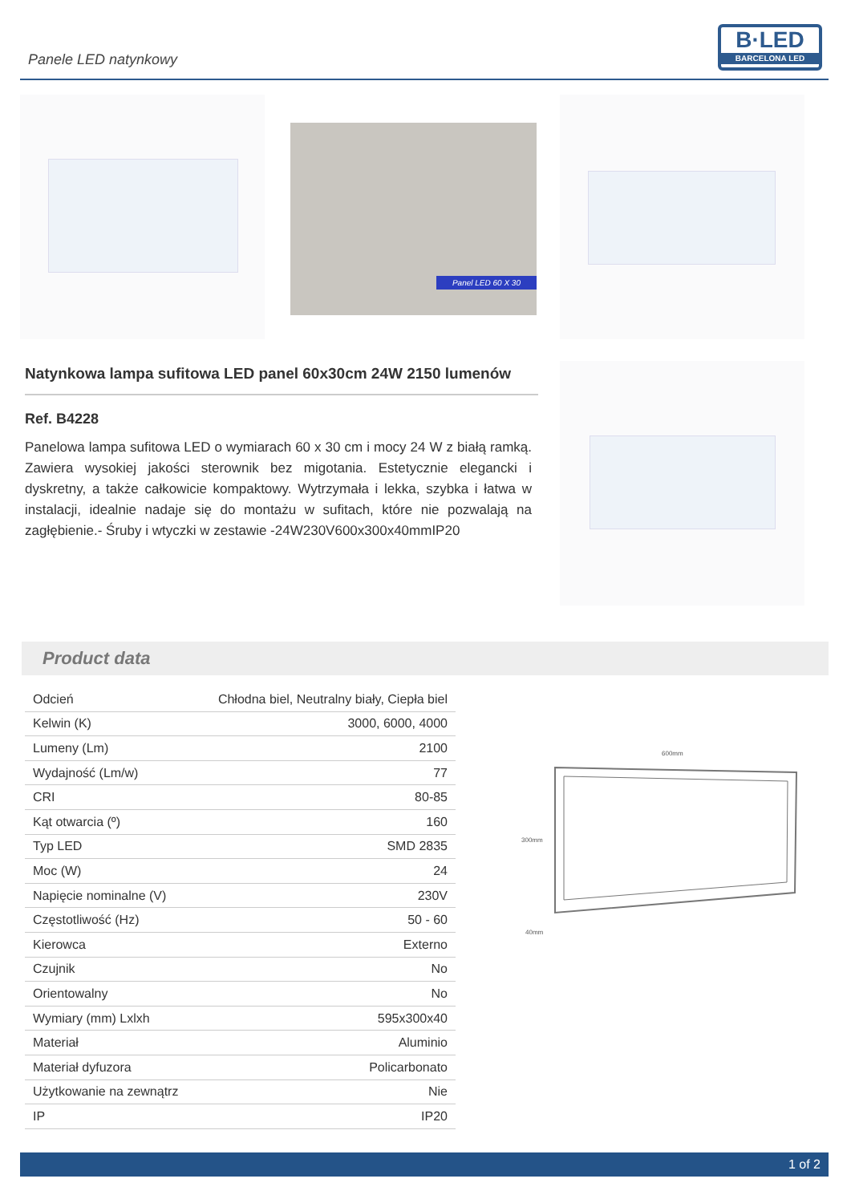Panele LED natynkowy
B·LED
BARCELONA LED
Panel LED 60 X 30
Natynkowa lampa sufitowa LED panel 60x30cm 24W 2150 lumenów
Ref. B4228
Panelowa lampa sufitowa LED o wymiarach 60 x 30 cm i mocy 24 W z białą ramką. Zawiera wysokiej jakości sterownik bez migotania. Estetycznie elegancki i dyskretny, a także całkowicie kompaktowy. Wytrzymała i lekka, szybka i łatwa w instalacji, idealnie nadaje się do montażu w sufitach, które nie pozwalają na zagłębienie.- Śruby i wtyczki w zestawie -24W230V600x300x40mmIP20
Product data
| Odcień | Chłodna biel, Neutralny biały, Ciepła biel |
| Kelwin (K) | 3000, 6000, 4000 |
| Lumeny (Lm) | 2100 |
| Wydajność (Lm/w) | 77 |
| CRI | 80-85 |
| Kąt otwarcia (º) | 160 |
| Typ LED | SMD 2835 |
| Moc (W) | 24 |
| Napięcie nominalne (V) | 230V |
| Częstotliwość (Hz) | 50 - 60 |
| Kierowca | Externo |
| Czujnik | No |
| Orientowalny | No |
| Wymiary (mm) Lxlxh | 595x300x40 |
| Materiał | Aluminio |
| Materiał dyfuzora | Policarbonato |
| Użytkowanie na zewnątrz | Nie |
| IP | IP20 |
600mm
300mm
40mm
1 of 2